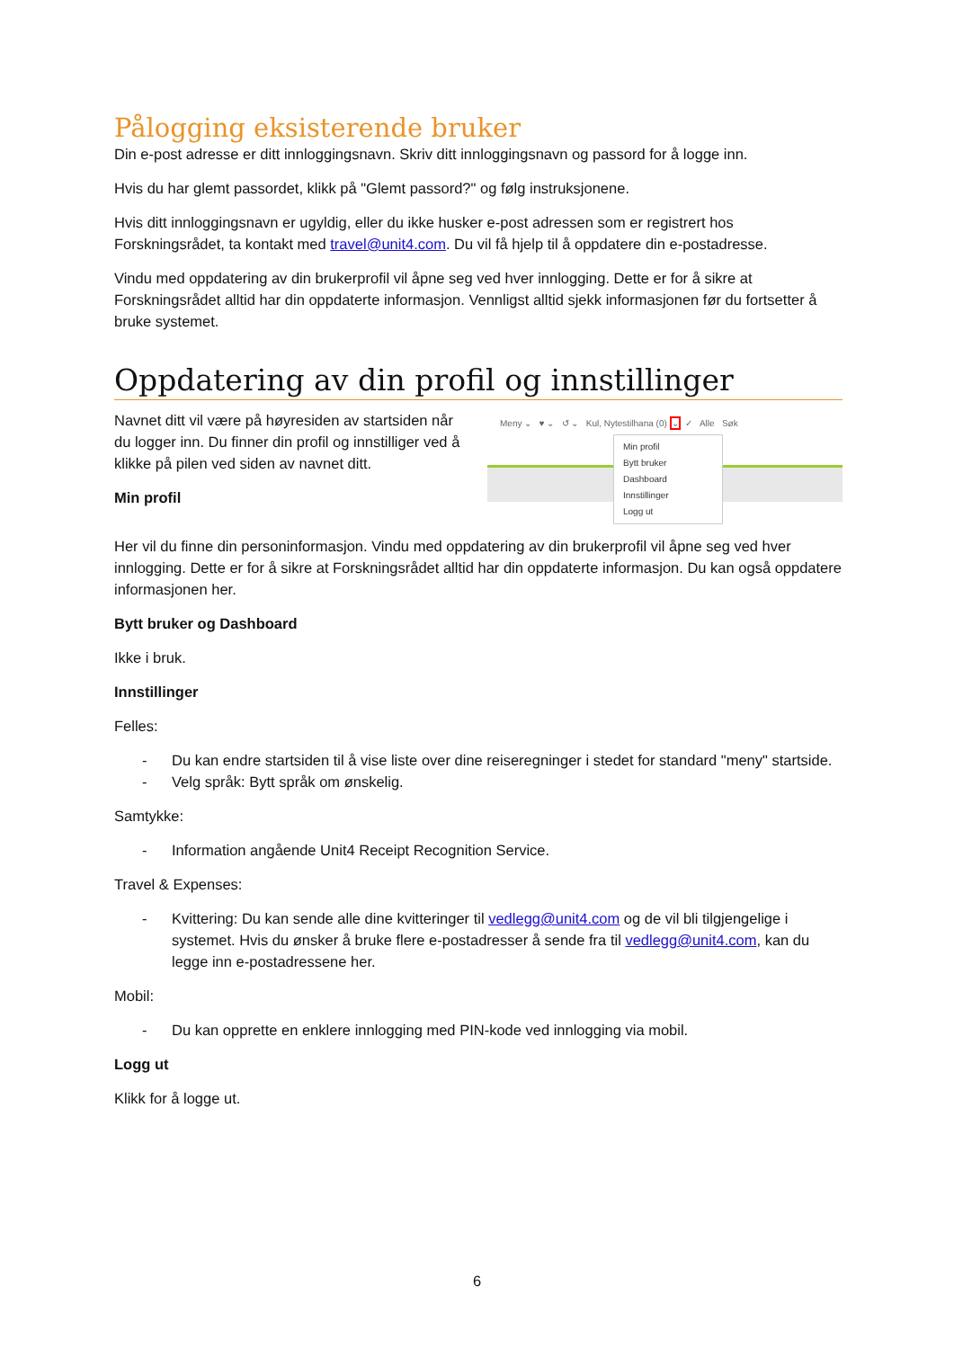Pålogging eksisterende bruker
Din e-post adresse er ditt innloggingsnavn. Skriv ditt innloggingsnavn og passord for å logge inn.
Hvis du har glemt passordet, klikk på "Glemt passord?" og følg instruksjonene.
Hvis ditt innloggingsnavn er ugyldig, eller du ikke husker e-post adressen som er registrert hos Forskningsrådet, ta kontakt med travel@unit4.com. Du vil få hjelp til å oppdatere din e-postadresse.
Vindu med oppdatering av din brukerprofil vil åpne seg ved hver innlogging. Dette er for å sikre at Forskningsrådet alltid har din oppdaterte informasjon. Vennligst alltid sjekk informasjonen før du fortsetter å bruke systemet.
Oppdatering av din profil og innstillinger
Navnet ditt vil være på høyresiden av startsiden når du logger inn. Du finner din profil og innstilliger ved å klikke på pilen ved siden av navnet ditt.
Min profil
Meny ⌄ ♥ ⌄ ↺ ⌄ Kul, Nytestilhana (0) ⌄ ✓ Alle Søk
Min profil
Bytt bruker
Dashboard
Innstillinger
Logg ut
Her vil du finne din personinformasjon. Vindu med oppdatering av din brukerprofil vil åpne seg ved hver innlogging. Dette er for å sikre at Forskningsrådet alltid har din oppdaterte informasjon. Du kan også oppdatere informasjonen her.
Bytt bruker og Dashboard
Ikke i bruk.
Innstillinger
Felles:
- Du kan endre startsiden til å vise liste over dine reiseregninger i stedet for standard "meny" startside.
- Velg språk: Bytt språk om ønskelig.
Samtykke:
- Information angående Unit4 Receipt Recognition Service.
Travel & Expenses:
- Kvittering: Du kan sende alle dine kvitteringer til vedlegg@unit4.com og de vil bli tilgjengelige i systemet. Hvis du ønsker å bruke flere e-postadresser å sende fra til vedlegg@unit4.com, kan du legge inn e-postadressene her.
Mobil:
- Du kan opprette en enklere innlogging med PIN-kode ved innlogging via mobil.
Logg ut
Klikk for å logge ut.
6